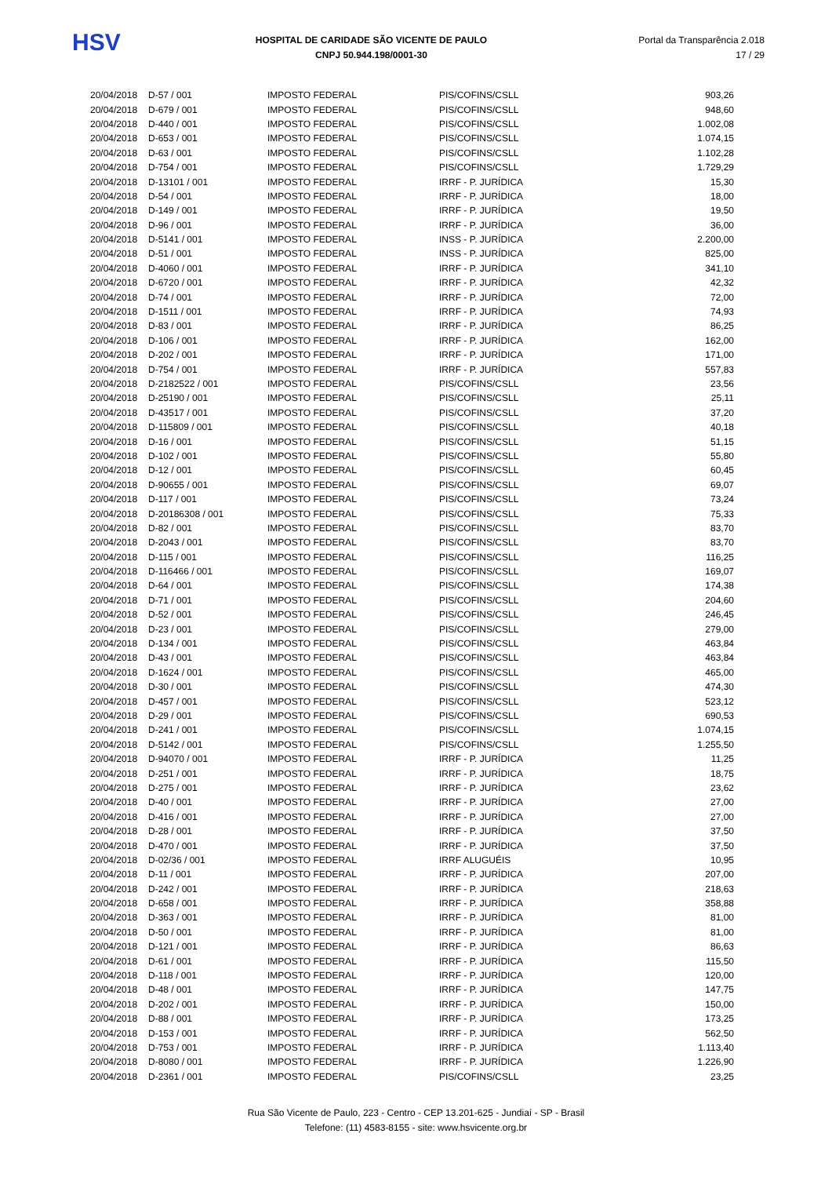HSV
HOSPITAL DE CARIDADE SÃO VICENTE DE PAULO
CNPJ 50.944.198/0001-30
Portal da Transparência 2.018
17 / 29
| 20/04/2018 | D-57 / 001 | IMPOSTO FEDERAL | PIS/COFINS/CSLL | 903,26 |
| 20/04/2018 | D-679 / 001 | IMPOSTO FEDERAL | PIS/COFINS/CSLL | 948,60 |
| 20/04/2018 | D-440 / 001 | IMPOSTO FEDERAL | PIS/COFINS/CSLL | 1.002,08 |
| 20/04/2018 | D-653 / 001 | IMPOSTO FEDERAL | PIS/COFINS/CSLL | 1.074,15 |
| 20/04/2018 | D-63 / 001 | IMPOSTO FEDERAL | PIS/COFINS/CSLL | 1.102,28 |
| 20/04/2018 | D-754 / 001 | IMPOSTO FEDERAL | PIS/COFINS/CSLL | 1.729,29 |
| 20/04/2018 | D-13101 / 001 | IMPOSTO FEDERAL | IRRF - P. JURÍDICA | 15,30 |
| 20/04/2018 | D-54 / 001 | IMPOSTO FEDERAL | IRRF - P. JURÍDICA | 18,00 |
| 20/04/2018 | D-149 / 001 | IMPOSTO FEDERAL | IRRF - P. JURÍDICA | 19,50 |
| 20/04/2018 | D-96 / 001 | IMPOSTO FEDERAL | IRRF - P. JURÍDICA | 36,00 |
| 20/04/2018 | D-5141 / 001 | IMPOSTO FEDERAL | INSS - P. JURÍDICA | 2.200,00 |
| 20/04/2018 | D-51 / 001 | IMPOSTO FEDERAL | INSS - P. JURÍDICA | 825,00 |
| 20/04/2018 | D-4060 / 001 | IMPOSTO FEDERAL | IRRF - P. JURÍDICA | 341,10 |
| 20/04/2018 | D-6720 / 001 | IMPOSTO FEDERAL | IRRF - P. JURÍDICA | 42,32 |
| 20/04/2018 | D-74 / 001 | IMPOSTO FEDERAL | IRRF - P. JURÍDICA | 72,00 |
| 20/04/2018 | D-1511 / 001 | IMPOSTO FEDERAL | IRRF - P. JURÍDICA | 74,93 |
| 20/04/2018 | D-83 / 001 | IMPOSTO FEDERAL | IRRF - P. JURÍDICA | 86,25 |
| 20/04/2018 | D-106 / 001 | IMPOSTO FEDERAL | IRRF - P. JURÍDICA | 162,00 |
| 20/04/2018 | D-202 / 001 | IMPOSTO FEDERAL | IRRF - P. JURÍDICA | 171,00 |
| 20/04/2018 | D-754 / 001 | IMPOSTO FEDERAL | IRRF - P. JURÍDICA | 557,83 |
| 20/04/2018 | D-2182522 / 001 | IMPOSTO FEDERAL | PIS/COFINS/CSLL | 23,56 |
| 20/04/2018 | D-25190 / 001 | IMPOSTO FEDERAL | PIS/COFINS/CSLL | 25,11 |
| 20/04/2018 | D-43517 / 001 | IMPOSTO FEDERAL | PIS/COFINS/CSLL | 37,20 |
| 20/04/2018 | D-115809 / 001 | IMPOSTO FEDERAL | PIS/COFINS/CSLL | 40,18 |
| 20/04/2018 | D-16 / 001 | IMPOSTO FEDERAL | PIS/COFINS/CSLL | 51,15 |
| 20/04/2018 | D-102 / 001 | IMPOSTO FEDERAL | PIS/COFINS/CSLL | 55,80 |
| 20/04/2018 | D-12 / 001 | IMPOSTO FEDERAL | PIS/COFINS/CSLL | 60,45 |
| 20/04/2018 | D-90655 / 001 | IMPOSTO FEDERAL | PIS/COFINS/CSLL | 69,07 |
| 20/04/2018 | D-117 / 001 | IMPOSTO FEDERAL | PIS/COFINS/CSLL | 73,24 |
| 20/04/2018 | D-20186308 / 001 | IMPOSTO FEDERAL | PIS/COFINS/CSLL | 75,33 |
| 20/04/2018 | D-82 / 001 | IMPOSTO FEDERAL | PIS/COFINS/CSLL | 83,70 |
| 20/04/2018 | D-2043 / 001 | IMPOSTO FEDERAL | PIS/COFINS/CSLL | 83,70 |
| 20/04/2018 | D-115 / 001 | IMPOSTO FEDERAL | PIS/COFINS/CSLL | 116,25 |
| 20/04/2018 | D-116466 / 001 | IMPOSTO FEDERAL | PIS/COFINS/CSLL | 169,07 |
| 20/04/2018 | D-64 / 001 | IMPOSTO FEDERAL | PIS/COFINS/CSLL | 174,38 |
| 20/04/2018 | D-71 / 001 | IMPOSTO FEDERAL | PIS/COFINS/CSLL | 204,60 |
| 20/04/2018 | D-52 / 001 | IMPOSTO FEDERAL | PIS/COFINS/CSLL | 246,45 |
| 20/04/2018 | D-23 / 001 | IMPOSTO FEDERAL | PIS/COFINS/CSLL | 279,00 |
| 20/04/2018 | D-134 / 001 | IMPOSTO FEDERAL | PIS/COFINS/CSLL | 463,84 |
| 20/04/2018 | D-43 / 001 | IMPOSTO FEDERAL | PIS/COFINS/CSLL | 463,84 |
| 20/04/2018 | D-1624 / 001 | IMPOSTO FEDERAL | PIS/COFINS/CSLL | 465,00 |
| 20/04/2018 | D-30 / 001 | IMPOSTO FEDERAL | PIS/COFINS/CSLL | 474,30 |
| 20/04/2018 | D-457 / 001 | IMPOSTO FEDERAL | PIS/COFINS/CSLL | 523,12 |
| 20/04/2018 | D-29 / 001 | IMPOSTO FEDERAL | PIS/COFINS/CSLL | 690,53 |
| 20/04/2018 | D-241 / 001 | IMPOSTO FEDERAL | PIS/COFINS/CSLL | 1.074,15 |
| 20/04/2018 | D-5142 / 001 | IMPOSTO FEDERAL | PIS/COFINS/CSLL | 1.255,50 |
| 20/04/2018 | D-94070 / 001 | IMPOSTO FEDERAL | IRRF - P. JURÍDICA | 11,25 |
| 20/04/2018 | D-251 / 001 | IMPOSTO FEDERAL | IRRF - P. JURÍDICA | 18,75 |
| 20/04/2018 | D-275 / 001 | IMPOSTO FEDERAL | IRRF - P. JURÍDICA | 23,62 |
| 20/04/2018 | D-40 / 001 | IMPOSTO FEDERAL | IRRF - P. JURÍDICA | 27,00 |
| 20/04/2018 | D-416 / 001 | IMPOSTO FEDERAL | IRRF - P. JURÍDICA | 27,00 |
| 20/04/2018 | D-28 / 001 | IMPOSTO FEDERAL | IRRF - P. JURÍDICA | 37,50 |
| 20/04/2018 | D-470 / 001 | IMPOSTO FEDERAL | IRRF - P. JURÍDICA | 37,50 |
| 20/04/2018 | D-02/36 / 001 | IMPOSTO FEDERAL | IRRF ALUGUÉIS | 10,95 |
| 20/04/2018 | D-11 / 001 | IMPOSTO FEDERAL | IRRF - P. JURÍDICA | 207,00 |
| 20/04/2018 | D-242 / 001 | IMPOSTO FEDERAL | IRRF - P. JURÍDICA | 218,63 |
| 20/04/2018 | D-658 / 001 | IMPOSTO FEDERAL | IRRF - P. JURÍDICA | 358,88 |
| 20/04/2018 | D-363 / 001 | IMPOSTO FEDERAL | IRRF - P. JURÍDICA | 81,00 |
| 20/04/2018 | D-50 / 001 | IMPOSTO FEDERAL | IRRF - P. JURÍDICA | 81,00 |
| 20/04/2018 | D-121 / 001 | IMPOSTO FEDERAL | IRRF - P. JURÍDICA | 86,63 |
| 20/04/2018 | D-61 / 001 | IMPOSTO FEDERAL | IRRF - P. JURÍDICA | 115,50 |
| 20/04/2018 | D-118 / 001 | IMPOSTO FEDERAL | IRRF - P. JURÍDICA | 120,00 |
| 20/04/2018 | D-48 / 001 | IMPOSTO FEDERAL | IRRF - P. JURÍDICA | 147,75 |
| 20/04/2018 | D-202 / 001 | IMPOSTO FEDERAL | IRRF - P. JURÍDICA | 150,00 |
| 20/04/2018 | D-88 / 001 | IMPOSTO FEDERAL | IRRF - P. JURÍDICA | 173,25 |
| 20/04/2018 | D-153 / 001 | IMPOSTO FEDERAL | IRRF - P. JURÍDICA | 562,50 |
| 20/04/2018 | D-753 / 001 | IMPOSTO FEDERAL | IRRF - P. JURÍDICA | 1.113,40 |
| 20/04/2018 | D-8080 / 001 | IMPOSTO FEDERAL | IRRF - P. JURÍDICA | 1.226,90 |
| 20/04/2018 | D-2361 / 001 | IMPOSTO FEDERAL | PIS/COFINS/CSLL | 23,25 |
Rua São Vicente de Paulo, 223 - Centro - CEP 13.201-625 - Jundiaí - SP - Brasil
Telefone: (11) 4583-8155 - site: www.hsvicente.org.br